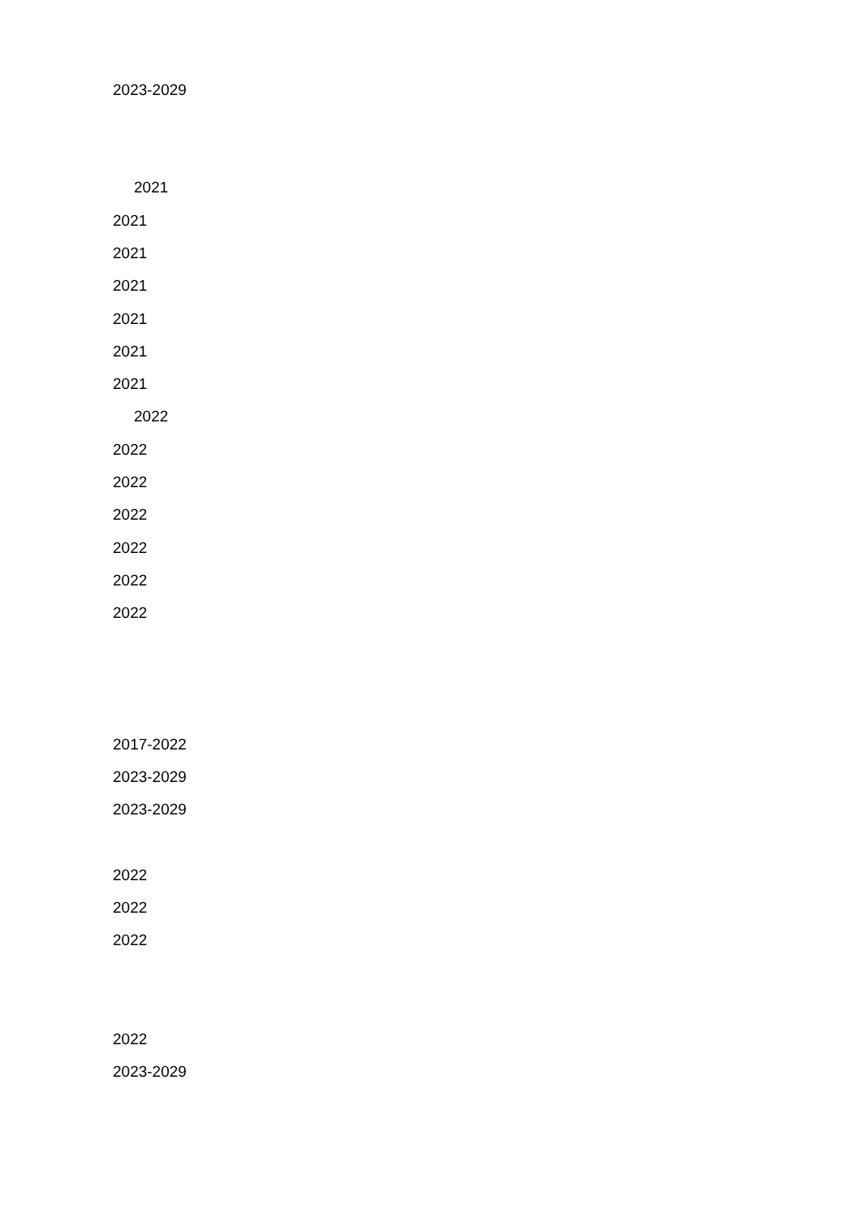2023-2029
2021
2021
2021
2021
2021
2021
2021
2022
2022
2022
2022
2022
2022
2022
2017-2022
2023-2029
2023-2029
2022
2022
2022
2022
2023-2029